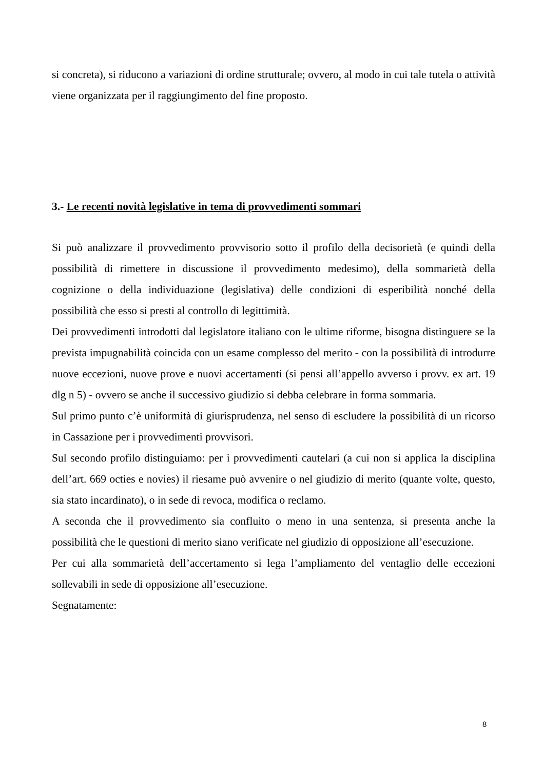si concreta), si riducono a variazioni di ordine strutturale; ovvero, al modo in cui tale tutela o attività viene organizzata per il raggiungimento del fine proposto.
3.- Le recenti novità legislative in tema di provvedimenti sommari
Si può analizzare il provvedimento provvisorio sotto il profilo della decisorietà (e quindi della possibilità di rimettere in discussione il provvedimento medesimo), della sommarietà della cognizione o della individuazione (legislativa) delle condizioni di esperibilità nonché della possibilità che esso si presti al controllo di legittimità.
Dei provvedimenti introdotti dal legislatore italiano con le ultime riforme, bisogna distinguere se la prevista impugnabilità coincida con un esame complesso del merito - con la possibilità di introdurre nuove eccezioni, nuove prove e nuovi accertamenti (si pensi all’appello avverso i provv. ex art. 19 dlg n 5) - ovvero se anche il successivo giudizio si debba celebrare in forma sommaria.
Sul primo punto c’è uniformità di giurisprudenza, nel senso di escludere la possibilità di un ricorso in Cassazione per i provvedimenti provvisori.
Sul secondo profilo distinguiamo: per i provvedimenti cautelari (a cui non si applica la disciplina dell’art. 669 octies e novies) il riesame può avvenire o nel giudizio di merito (quante volte, questo, sia stato incardinato), o in sede di revoca, modifica o reclamo.
A seconda che il provvedimento sia confluito o meno in una sentenza, si presenta anche la possibilità che le questioni di merito siano verificate nel giudizio di opposizione all’esecuzione.
Per cui alla sommarietà dell’accertamento si lega l’ampliamento del ventaglio delle eccezioni sollevabili in sede di opposizione all’esecuzione.
Segnatamente:
8